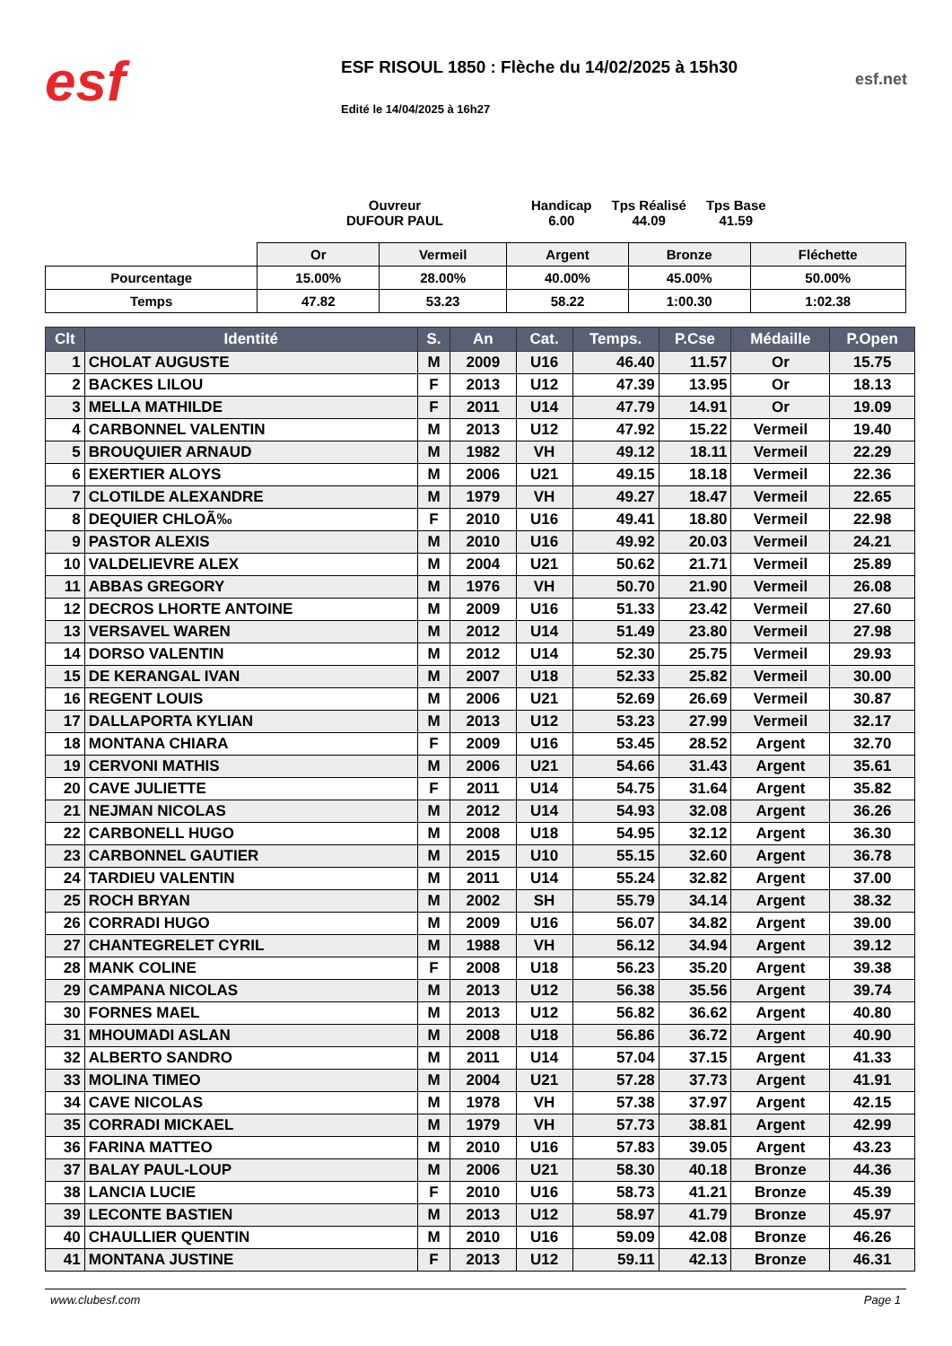esf
ESF RISOUL 1850 : Flèche du 14/02/2025 à 15h30
Edité le 14/04/2025 à 16h27
esf.net
Ouvreur
DUFOUR PAUL
Handicap
6.00
Tps Réalisé
44.09
Tps Base
41.59
| | Or | Vermeil | Argent | Bronze | Fléchette |
| Pourcentage | 15.00% | 28.00% | 40.00% | 45.00% | 50.00% |
| Temps | 47.82 | 53.23 | 58.22 | 1:00.30 | 1:02.38 |
| Clt | Identité | S. | An | Cat. | Temps. | P.Cse | Médaille | P.Open |
| --- | --- | --- | --- | --- | --- | --- | --- | --- |
| 1 | CHOLAT AUGUSTE | M | 2009 | U16 | 46.40 | 11.57 | Or | 15.75 |
| 2 | BACKES LILOU | F | 2013 | U12 | 47.39 | 13.95 | Or | 18.13 |
| 3 | MELLA MATHILDE | F | 2011 | U14 | 47.79 | 14.91 | Or | 19.09 |
| 4 | CARBONNEL VALENTIN | M | 2013 | U12 | 47.92 | 15.22 | Vermeil | 19.40 |
| 5 | BROUQUIER ARNAUD | M | 1982 | VH | 49.12 | 18.11 | Vermeil | 22.29 |
| 6 | EXERTIER ALOYS | M | 2006 | U21 | 49.15 | 18.18 | Vermeil | 22.36 |
| 7 | CLOTILDE ALEXANDRE | M | 1979 | VH | 49.27 | 18.47 | Vermeil | 22.65 |
| 8 | DEQUIER CHLOÃ‰ | F | 2010 | U16 | 49.41 | 18.80 | Vermeil | 22.98 |
| 9 | PASTOR ALEXIS | M | 2010 | U16 | 49.92 | 20.03 | Vermeil | 24.21 |
| 10 | VALDELIEVRE ALEX | M | 2004 | U21 | 50.62 | 21.71 | Vermeil | 25.89 |
| 11 | ABBAS GREGORY | M | 1976 | VH | 50.70 | 21.90 | Vermeil | 26.08 |
| 12 | DECROS LHORTE ANTOINE | M | 2009 | U16 | 51.33 | 23.42 | Vermeil | 27.60 |
| 13 | VERSAVEL WAREN | M | 2012 | U14 | 51.49 | 23.80 | Vermeil | 27.98 |
| 14 | DORSO VALENTIN | M | 2012 | U14 | 52.30 | 25.75 | Vermeil | 29.93 |
| 15 | DE KERANGAL IVAN | M | 2007 | U18 | 52.33 | 25.82 | Vermeil | 30.00 |
| 16 | REGENT LOUIS | M | 2006 | U21 | 52.69 | 26.69 | Vermeil | 30.87 |
| 17 | DALLAPORTA KYLIAN | M | 2013 | U12 | 53.23 | 27.99 | Vermeil | 32.17 |
| 18 | MONTANA CHIARA | F | 2009 | U16 | 53.45 | 28.52 | Argent | 32.70 |
| 19 | CERVONI MATHIS | M | 2006 | U21 | 54.66 | 31.43 | Argent | 35.61 |
| 20 | CAVE JULIETTE | F | 2011 | U14 | 54.75 | 31.64 | Argent | 35.82 |
| 21 | NEJMAN NICOLAS | M | 2012 | U14 | 54.93 | 32.08 | Argent | 36.26 |
| 22 | CARBONELL HUGO | M | 2008 | U18 | 54.95 | 32.12 | Argent | 36.30 |
| 23 | CARBONNEL GAUTIER | M | 2015 | U10 | 55.15 | 32.60 | Argent | 36.78 |
| 24 | TARDIEU VALENTIN | M | 2011 | U14 | 55.24 | 32.82 | Argent | 37.00 |
| 25 | ROCH BRYAN | M | 2002 | SH | 55.79 | 34.14 | Argent | 38.32 |
| 26 | CORRADI HUGO | M | 2009 | U16 | 56.07 | 34.82 | Argent | 39.00 |
| 27 | CHANTEGRELET CYRIL | M | 1988 | VH | 56.12 | 34.94 | Argent | 39.12 |
| 28 | MANK COLINE | F | 2008 | U18 | 56.23 | 35.20 | Argent | 39.38 |
| 29 | CAMPANA NICOLAS | M | 2013 | U12 | 56.38 | 35.56 | Argent | 39.74 |
| 30 | FORNES MAEL | M | 2013 | U12 | 56.82 | 36.62 | Argent | 40.80 |
| 31 | MHOUMADI ASLAN | M | 2008 | U18 | 56.86 | 36.72 | Argent | 40.90 |
| 32 | ALBERTO SANDRO | M | 2011 | U14 | 57.04 | 37.15 | Argent | 41.33 |
| 33 | MOLINA TIMEO | M | 2004 | U21 | 57.28 | 37.73 | Argent | 41.91 |
| 34 | CAVE NICOLAS | M | 1978 | VH | 57.38 | 37.97 | Argent | 42.15 |
| 35 | CORRADI MICKAEL | M | 1979 | VH | 57.73 | 38.81 | Argent | 42.99 |
| 36 | FARINA MATTEO | M | 2010 | U16 | 57.83 | 39.05 | Argent | 43.23 |
| 37 | BALAY PAUL-LOUP | M | 2006 | U21 | 58.30 | 40.18 | Bronze | 44.36 |
| 38 | LANCIA LUCIE | F | 2010 | U16 | 58.73 | 41.21 | Bronze | 45.39 |
| 39 | LECONTE BASTIEN | M | 2013 | U12 | 58.97 | 41.79 | Bronze | 45.97 |
| 40 | CHAULLIER QUENTIN | M | 2010 | U16 | 59.09 | 42.08 | Bronze | 46.26 |
| 41 | MONTANA JUSTINE | F | 2013 | U12 | 59.11 | 42.13 | Bronze | 46.31 |
www.clubesf.com Page 1